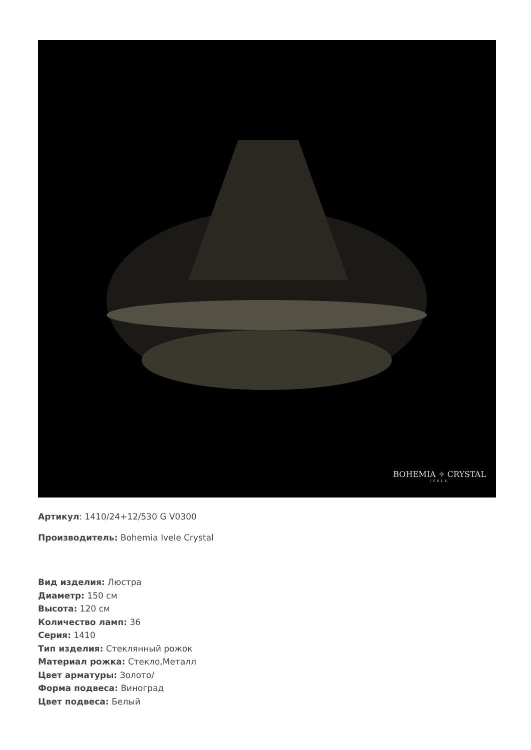BOHEMIA ✧ CRYSTAL
IVELE
Артикул: 1410/24+12/530 G V0300
Производитель: Bohemia Ivele Crystal
Вид изделия: Люстра
Диаметр: 150 см
Высота: 120 см
Количество ламп: 36
Серия: 1410
Тип изделия: Стеклянный рожок
Материал рожка: Стекло,Металл
Цвет арматуры: Золото/
Форма подвеса: Виноград
Цвет подвеса: Белый